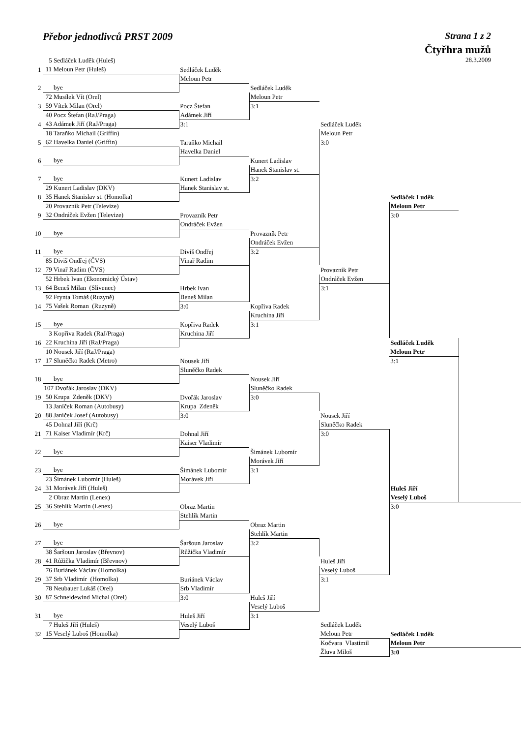Přebor jednotlivců PRST 2009 Strana 1 z 2
Čtyřhra mužů
28.3.2009
| | 5 Sedláček Luděk (Huleš) | | | | | |
| 1 | 11 Meloun Petr (Huleš) | Sedláček Luděk | | | | |
| | | Meloun Petr | | | | |
| 2 | bye | | Sedláček Luděk | | | |
| | 72 Musílek Vít (Orel) | | Meloun Petr | | | |
| 3 | 59 Vítek Milan (Orel) | Pocz Štefan | 3:1 | | | |
| | 40 Pocz Štefan (RaJ/Praga) | Adámek Jiří | | | | |
| 4 | 43 Adámek Jiří (RaJ/Praga) | 3:1 | | Sedláček Luděk | | |
| | 18 Taraňko Michail (Griffin) | | | Meloun Petr | | |
| 5 | 62 Havelka Daniel (Griffin) | Taraňko Michail | | 3:0 | | |
| | | Havelka Daniel | | | | |
| 6 | bye | | Kunert Ladislav | | | |
| | | | Hanek Stanislav st. | | | |
| 7 | bye | Kunert Ladislav | 3:2 | | | |
| | 29 Kunert Ladislav (DKV) | Hanek Stanislav st. | | | | |
| 8 | 35 Hanek Stanislav st. (Homolka) | | | | Sedláček Luděk | |
| | 20 Provazník Petr (Televize) | | | | Meloun Petr | |
| 9 | 32 Ondráček Evžen (Televize) | Provazník Petr | | | 3:0 | |
| | | Ondráček Evžen | | | | |
| 10 | bye | | Provazník Petr | | | |
| | | | Ondráček Evžen | | | |
| 11 | bye | Diviš Ondřej | 3:2 | | | |
| | 85 Diviš Ondřej (ČVS) | Vinař Radim | | | | |
| 12 | 79 Vinař Radim (ČVS) | | | Provazník Petr | | |
| | 52 Hrbek Ivan (Ekonomický Ústav) | | | Ondráček Evžen | | |
| 13 | 64 Beneš Milan (Slivenec) | Hrbek Ivan | | 3:1 | | |
| | 92 Frynta Tomáš (Ruzyně) | Beneš Milan | | | | |
| 14 | 75 Vašek Roman (Ruzyně) | 3:0 | Kopřiva Radek | | | |
| | | | Kruchina Jiří | | | |
| 15 | bye | Kopřiva Radek | 3:1 | | | |
| | 3 Kopřiva Radek (RaJ/Praga) | Kruchina Jiří | | | | |
| 16 | 22 Kruchina Jiří (RaJ/Praga) | | | | Sedláček Luděk | |
| | 10 Nousek Jiří (RaJ/Praga) | | | | Meloun Petr | |
| 17 | 17 Sluněčko Radek (Metro) | Nousek Jiří | | | 3:1 | |
| | | Sluněčko Radek | | | | |
| 18 | bye | | Nousek Jiří | | | |
| | 107 Dvořák Jaroslav (DKV) | | Sluněčko Radek | | | |
| 19 | 50 Krupa Zdeněk (DKV) | Dvořák Jaroslav | 3:0 | | | |
| | 13 Janíček Roman (Autobusy) | Krupa Zdeněk | | | | |
| 20 | 88 Janíček Josef (Autobusy) | 3:0 | | Nousek Jiří | | |
| | 45 Dohnal Jiří (Krč) | | | Sluněčko Radek | | |
| 21 | 71 Kaiser Vladimír (Krč) | Dohnal Jiří | | 3:0 | | |
| | | Kaiser Vladimír | | | | |
| 22 | bye | | Šimánek Lubomír | | | |
| | | | Morávek Jiří | | | |
| 23 | bye | Šimánek Lubomír | 3:1 | | | |
| | 23 Šimánek Lubomír (Huleš) | Morávek Jiří | | | | |
| 24 | 31 Morávek Jiří (Huleš) | | | | Huleš Jiří | |
| | 2 Obraz Martin (Lenex) | | | | Veselý Luboš | |
| 25 | 36 Stehlík Martin (Lenex) | Obraz Martin | | | 3:0 | |
| | | Stehlík Martin | | | | |
| 26 | bye | | Obraz Martin | | | |
| | | | Stehlík Martin | | | |
| 27 | bye | Šaršoun Jaroslav | 3:2 | | | |
| | 38 Šaršoun Jaroslav (Břevnov) | Růžička Vladimír | | | | |
| 28 | 41 Růžička Vladimír (Břevnov) | | | Huleš Jiří | | |
| | 76 Buriánek Václav (Homolka) | | | Veselý Luboš | | |
| 29 | 37 Srb Vladimír (Homolka) | Buriánek Václav | | 3:1 | | |
| | 78 Neubauer Lukáš (Orel) | Srb Vladimír | | | | |
| 30 | 87 Schneidewind Michal (Orel) | 3:0 | Huleš Jiří | | | |
| | | | Veselý Luboš | | | |
| 31 | bye | Huleš Jiří | 3:1 | | | |
| | 7 Huleš Jiří (Huleš) | Veselý Luboš | | Sedláček Luděk | | |
| 32 | 15 Veselý Luboš (Homolka) | | | Meloun Petr | Sedláček Luděk | |
| | | | | Kočvara Vlastimil | Meloun Petr | |
| | | | | Žluva Miloš | 3:0 | |